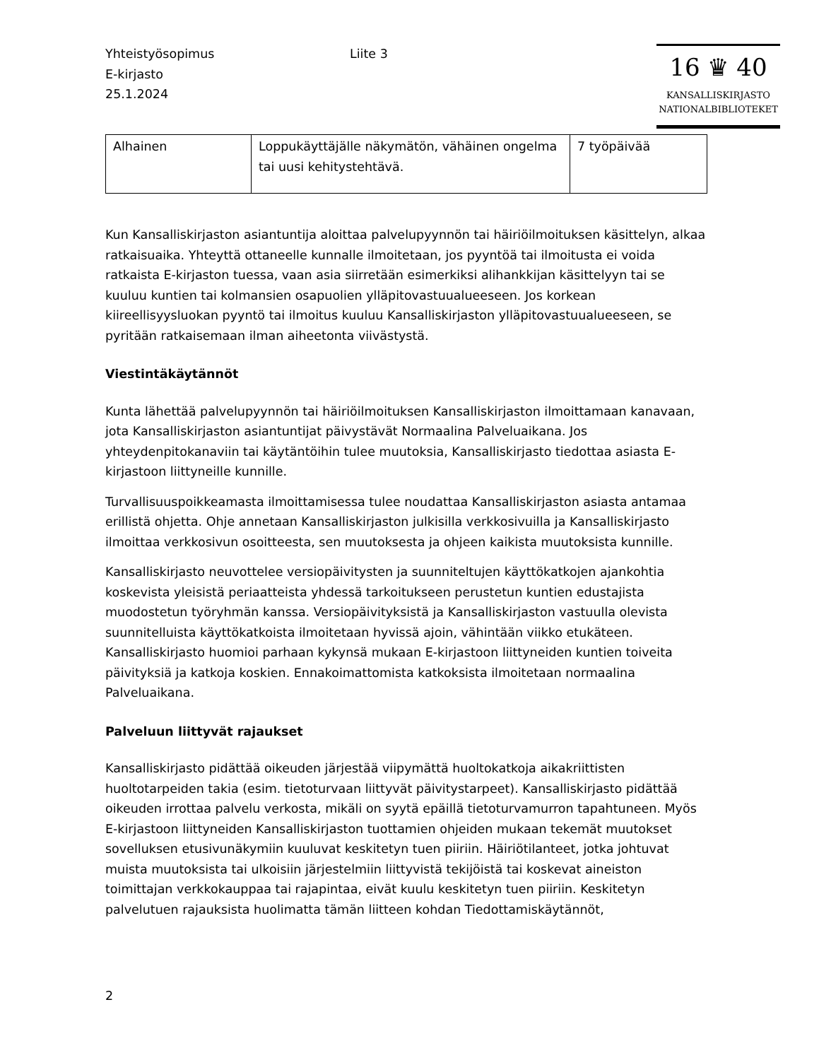Yhteistyösopimus
E-kirjasto
25.1.2024
Liite 3
16 ♛ 40
KANSALLISKIRJASTO
NATIONALBIBLIOTEKET
| Alhainen | Loppukäyttäjälle näkymätön, vähäinen ongelma tai uusi kehitystehtävä. | 7 työpäivää |
Kun Kansalliskirjaston asiantuntija aloittaa palvelupyynnön tai häiriöilmoituksen käsittelyn, alkaa ratkaisuaika. Yhteyttä ottaneelle kunnalle ilmoitetaan, jos pyyntöä tai ilmoitusta ei voida ratkaista E-kirjaston tuessa, vaan asia siirretään esimerkiksi alihankkijan käsittelyyn tai se kuuluu kuntien tai kolmansien osapuolien ylläpitovastuualueeseen. Jos korkean kiireellisyysluokan pyyntö tai ilmoitus kuuluu Kansalliskirjaston ylläpitovastuualueeseen, se pyritään ratkaisemaan ilman aiheetonta viivästystä.
Viestintäkäytännöt
Kunta lähettää palvelupyynnön tai häiriöilmoituksen Kansalliskirjaston ilmoittamaan kanavaan, jota Kansalliskirjaston asiantuntijat päivystävät Normaalina Palveluaikana. Jos yhteydenpitokanaviin tai käytäntöihin tulee muutoksia, Kansalliskirjasto tiedottaa asiasta E-kirjastoon liittyneille kunnille.
Turvallisuuspoikkeamasta ilmoittamisessa tulee noudattaa Kansalliskirjaston asiasta antamaa erillistä ohjetta. Ohje annetaan Kansalliskirjaston julkisilla verkkosivuilla ja Kansalliskirjasto ilmoittaa verkkosivun osoitteesta, sen muutoksesta ja ohjeen kaikista muutoksista kunnille.
Kansalliskirjasto neuvottelee versiopäivitysten ja suunniteltujen käyttökatkojen ajankohtia koskevista yleisistä periaatteista yhdessä tarkoitukseen perustetun kuntien edustajista muodostetun työryhmän kanssa. Versiopäivityksistä ja Kansalliskirjaston vastuulla olevista suunnitelluista käyttökatkoista ilmoitetaan hyvissä ajoin, vähintään viikko etukäteen. Kansalliskirjasto huomioi parhaan kykynsä mukaan E-kirjastoon liittyneiden kuntien toiveita päivityksiä ja katkoja koskien. Ennakoimattomista katkoksista ilmoitetaan normaalina Palveluaikana.
Palveluun liittyvät rajaukset
Kansalliskirjasto pidättää oikeuden järjestää viipymättä huoltokatkoja aikakriittisten huoltotarpeiden takia (esim. tietoturvaan liittyvät päivitystarpeet). Kansalliskirjasto pidättää oikeuden irrottaa palvelu verkosta, mikäli on syytä epäillä tietoturvamurron tapahtuneen. Myös E-kirjastoon liittyneiden Kansalliskirjaston tuottamien ohjeiden mukaan tekemät muutokset sovelluksen etusivunäkymiin kuuluvat keskitetyn tuen piiriin. Häiriötilanteet, jotka johtuvat muista muutoksista tai ulkoisiin järjestelmiin liittyvistä tekijöistä tai koskevat aineiston toimittajan verkkokauppaa tai rajapintaa, eivät kuulu keskitetyn tuen piiriin. Keskitetyn palvelutuen rajauksista huolimatta tämän liitteen kohdan Tiedottamiskäytännöt,
2